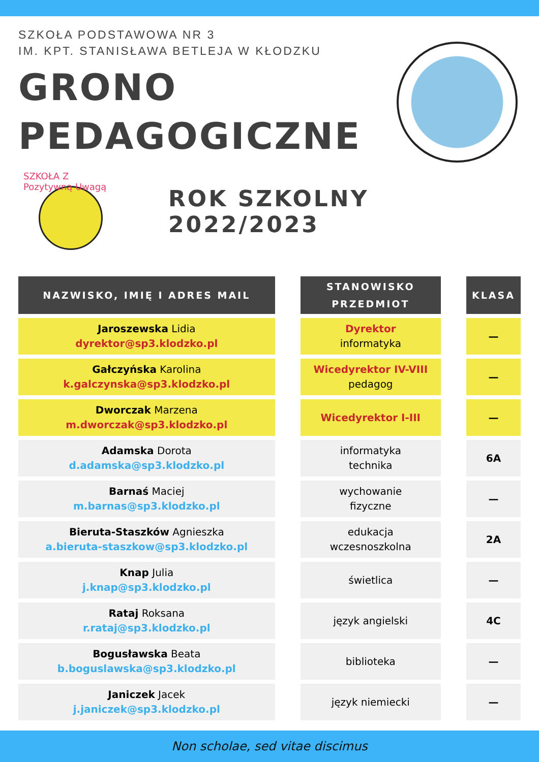SZKOŁA PODSTAWOWA NR 3
IM. KPT. STANISŁAWA BETLEJA W KŁODZKU
GRONO
PEDAGOGICZNE
SZKOŁA Z Pozytywną Uwagą
ROK SZKOLNY 2022/2023
| NAZWISKO, IMIĘ I ADRES MAIL | | STANOWISKO PRZEDMIOT | | KLASA |
| --- | --- | --- | --- | --- |
| Jaroszewska Lidia dyrektor@sp3.klodzko.pl | | Dyrektor informatyka | | — |
| Gałczyńska Karolina k.galczynska@sp3.klodzko.pl | | Wicedyrektor IV-VIII pedagog | | — |
| Dworczak Marzena m.dworczak@sp3.klodzko.pl | | Wicedyrektor I-III | | — |
| Adamska Dorota d.adamska@sp3.klodzko.pl | | informatyka technika | | 6A |
| Barnaś Maciej m.barnas@sp3.klodzko.pl | | wychowanie fizyczne | | — |
| Bieruta-Staszków Agnieszka a.bieruta-staszkow@sp3.klodzko.pl | | edukacja wczesnoszkolna | | 2A |
| Knap Julia j.knap@sp3.klodzko.pl | | świetlica | | — |
| Rataj Roksana r.rataj@sp3.klodzko.pl | | język angielski | | 4C |
| Bogusławska Beata b.boguslawska@sp3.klodzko.pl | | biblioteka | | — |
| Janiczek Jacek j.janiczek@sp3.klodzko.pl | | język niemiecki | | — |
Non scholae, sed vitae discimus